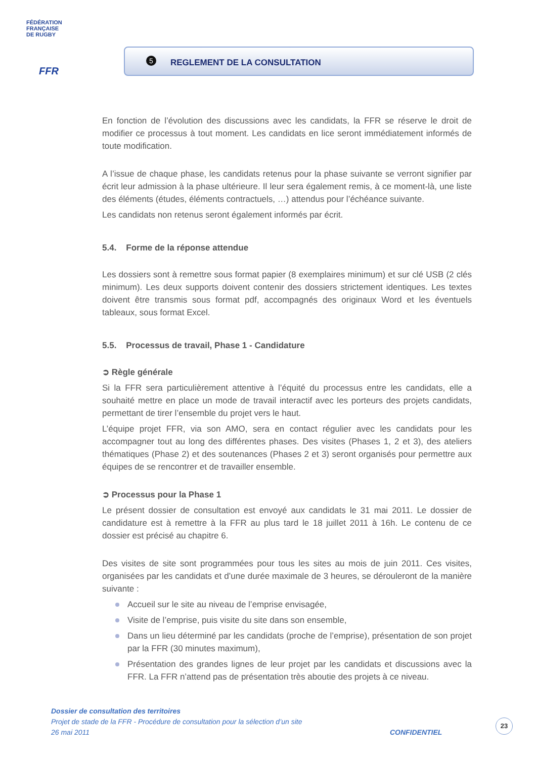FÉDÉRATION
FRANÇAISE
DE RUGBY
FFR
5
REGLEMENT DE LA CONSULTATION
En fonction de l’évolution des discussions avec les candidats, la FFR se réserve le droit de modifier ce processus à tout moment. Les candidats en lice seront immédiatement informés de toute modification.
A l’issue de chaque phase, les candidats retenus pour la phase suivante se verront signifier par écrit leur admission à la phase ultérieure. Il leur sera également remis, à ce moment-là, une liste des éléments (études, éléments contractuels, …) attendus pour l’échéance suivante.
Les candidats non retenus seront également informés par écrit.
5.4. Forme de la réponse attendue
Les dossiers sont à remettre sous format papier (8 exemplaires minimum) et sur clé USB (2 clés minimum). Les deux supports doivent contenir des dossiers strictement identiques. Les textes doivent être transmis sous format pdf, accompagnés des originaux Word et les éventuels tableaux, sous format Excel.
5.5. Processus de travail, Phase 1 - Candidature
➲ Règle générale
Si la FFR sera particulièrement attentive à l’équité du processus entre les candidats, elle a souhaité mettre en place un mode de travail interactif avec les porteurs des projets candidats, permettant de tirer l’ensemble du projet vers le haut.
L’équipe projet FFR, via son AMO, sera en contact régulier avec les candidats pour les accompagner tout au long des différentes phases. Des visites (Phases 1, 2 et 3), des ateliers thématiques (Phase 2) et des soutenances (Phases 2 et 3) seront organisés pour permettre aux équipes de se rencontrer et de travailler ensemble.
➲ Processus pour la Phase 1
Le présent dossier de consultation est envoyé aux candidats le 31 mai 2011. Le dossier de candidature est à remettre à la FFR au plus tard le 18 juillet 2011 à 16h. Le contenu de ce dossier est précisé au chapitre 6.
Des visites de site sont programmées pour tous les sites au mois de juin 2011. Ces visites, organisées par les candidats et d’une durée maximale de 3 heures, se dérouleront de la manière suivante :
Accueil sur le site au niveau de l’emprise envisagée,
Visite de l’emprise, puis visite du site dans son ensemble,
Dans un lieu déterminé par les candidats (proche de l’emprise), présentation de son projet par la FFR (30 minutes maximum),
Présentation des grandes lignes de leur projet par les candidats et discussions avec la FFR. La FFR n’attend pas de présentation très aboutie des projets à ce niveau.
Dossier de consultation des territoires
Projet de stade de la FFR - Procédure de consultation pour la sélection d’un site
26 mai 2011 CONFIDENTIEL
23